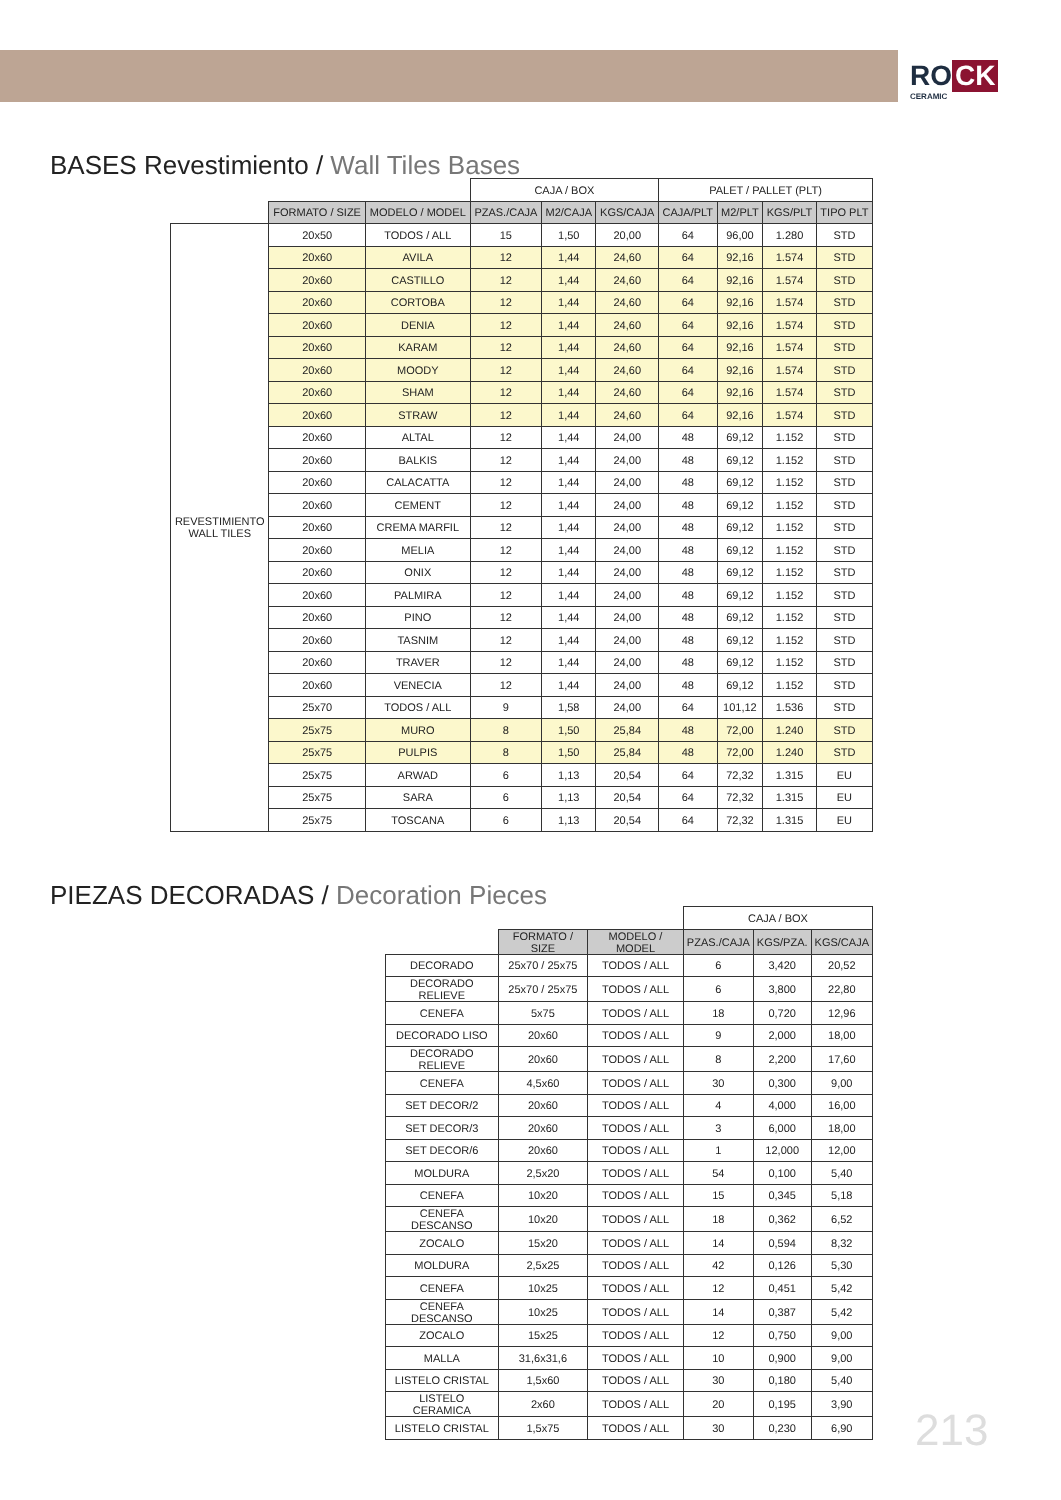RO CK
CERAMIC
BASES Revestimiento / Wall Tiles Bases
| | | | CAJA / BOX | | | PALET / PALLET (PLT) | | | |
| | FORMATO / SIZE | MODELO / MODEL | PZAS./CAJA | M2/CAJA | KGS/CAJA | CAJA/PLT | M2/PLT | KGS/PLT | TIPO PLT |
| REVESTIMIENTO WALL TILES | 20x50 | TODOS / ALL | 15 | 1,50 | 20,00 | 64 | 96,00 | 1.280 | STD |
| | 20x60 | AVILA | 12 | 1,44 | 24,60 | 64 | 92,16 | 1.574 | STD |
| | 20x60 | CASTILLO | 12 | 1,44 | 24,60 | 64 | 92,16 | 1.574 | STD |
| | 20x60 | CORTOBA | 12 | 1,44 | 24,60 | 64 | 92,16 | 1.574 | STD |
| | 20x60 | DENIA | 12 | 1,44 | 24,60 | 64 | 92,16 | 1.574 | STD |
| | 20x60 | KARAM | 12 | 1,44 | 24,60 | 64 | 92,16 | 1.574 | STD |
| | 20x60 | MOODY | 12 | 1,44 | 24,60 | 64 | 92,16 | 1.574 | STD |
| | 20x60 | SHAM | 12 | 1,44 | 24,60 | 64 | 92,16 | 1.574 | STD |
| | 20x60 | STRAW | 12 | 1,44 | 24,60 | 64 | 92,16 | 1.574 | STD |
| | 20x60 | ALTAL | 12 | 1,44 | 24,00 | 48 | 69,12 | 1.152 | STD |
| | 20x60 | BALKIS | 12 | 1,44 | 24,00 | 48 | 69,12 | 1.152 | STD |
| | 20x60 | CALACATTA | 12 | 1,44 | 24,00 | 48 | 69,12 | 1.152 | STD |
| | 20x60 | CEMENT | 12 | 1,44 | 24,00 | 48 | 69,12 | 1.152 | STD |
| | 20x60 | CREMA MARFIL | 12 | 1,44 | 24,00 | 48 | 69,12 | 1.152 | STD |
| | 20x60 | MELIA | 12 | 1,44 | 24,00 | 48 | 69,12 | 1.152 | STD |
| | 20x60 | ONIX | 12 | 1,44 | 24,00 | 48 | 69,12 | 1.152 | STD |
| | 20x60 | PALMIRA | 12 | 1,44 | 24,00 | 48 | 69,12 | 1.152 | STD |
| | 20x60 | PINO | 12 | 1,44 | 24,00 | 48 | 69,12 | 1.152 | STD |
| | 20x60 | TASNIM | 12 | 1,44 | 24,00 | 48 | 69,12 | 1.152 | STD |
| | 20x60 | TRAVER | 12 | 1,44 | 24,00 | 48 | 69,12 | 1.152 | STD |
| | 20x60 | VENECIA | 12 | 1,44 | 24,00 | 48 | 69,12 | 1.152 | STD |
| | 25x70 | TODOS / ALL | 9 | 1,58 | 24,00 | 64 | 101,12 | 1.536 | STD |
| | 25x75 | MURO | 8 | 1,50 | 25,84 | 48 | 72,00 | 1.240 | STD |
| | 25x75 | PULPIS | 8 | 1,50 | 25,84 | 48 | 72,00 | 1.240 | STD |
| | 25x75 | ARWAD | 6 | 1,13 | 20,54 | 64 | 72,32 | 1.315 | EU |
| | 25x75 | SARA | 6 | 1,13 | 20,54 | 64 | 72,32 | 1.315 | EU |
| | 25x75 | TOSCANA | 6 | 1,13 | 20,54 | 64 | 72,32 | 1.315 | EU |
PIEZAS DECORADAS / Decoration Pieces
| | | | CAJA / BOX | | |
| | FORMATO / SIZE | MODELO / MODEL | PZAS./CAJA | KGS/PZA. | KGS/CAJA |
| DECORADO | 25x70 / 25x75 | TODOS / ALL | 6 | 3,420 | 20,52 |
| DECORADO RELIEVE | 25x70 / 25x75 | TODOS / ALL | 6 | 3,800 | 22,80 |
| CENEFA | 5x75 | TODOS / ALL | 18 | 0,720 | 12,96 |
| DECORADO LISO | 20x60 | TODOS / ALL | 9 | 2,000 | 18,00 |
| DECORADO RELIEVE | 20x60 | TODOS / ALL | 8 | 2,200 | 17,60 |
| CENEFA | 4,5x60 | TODOS / ALL | 30 | 0,300 | 9,00 |
| SET DECOR/2 | 20x60 | TODOS / ALL | 4 | 4,000 | 16,00 |
| SET DECOR/3 | 20x60 | TODOS / ALL | 3 | 6,000 | 18,00 |
| SET DECOR/6 | 20x60 | TODOS / ALL | 1 | 12,000 | 12,00 |
| MOLDURA | 2,5x20 | TODOS / ALL | 54 | 0,100 | 5,40 |
| CENEFA | 10x20 | TODOS / ALL | 15 | 0,345 | 5,18 |
| CENEFA DESCANSO | 10x20 | TODOS / ALL | 18 | 0,362 | 6,52 |
| ZOCALO | 15x20 | TODOS / ALL | 14 | 0,594 | 8,32 |
| MOLDURA | 2,5x25 | TODOS / ALL | 42 | 0,126 | 5,30 |
| CENEFA | 10x25 | TODOS / ALL | 12 | 0,451 | 5,42 |
| CENEFA DESCANSO | 10x25 | TODOS / ALL | 14 | 0,387 | 5,42 |
| ZOCALO | 15x25 | TODOS / ALL | 12 | 0,750 | 9,00 |
| MALLA | 31,6x31,6 | TODOS / ALL | 10 | 0,900 | 9,00 |
| LISTELO CRISTAL | 1,5x60 | TODOS / ALL | 30 | 0,180 | 5,40 |
| LISTELO CERAMICA | 2x60 | TODOS / ALL | 20 | 0,195 | 3,90 |
| LISTELO CRISTAL | 1,5x75 | TODOS / ALL | 30 | 0,230 | 6,90 |
213